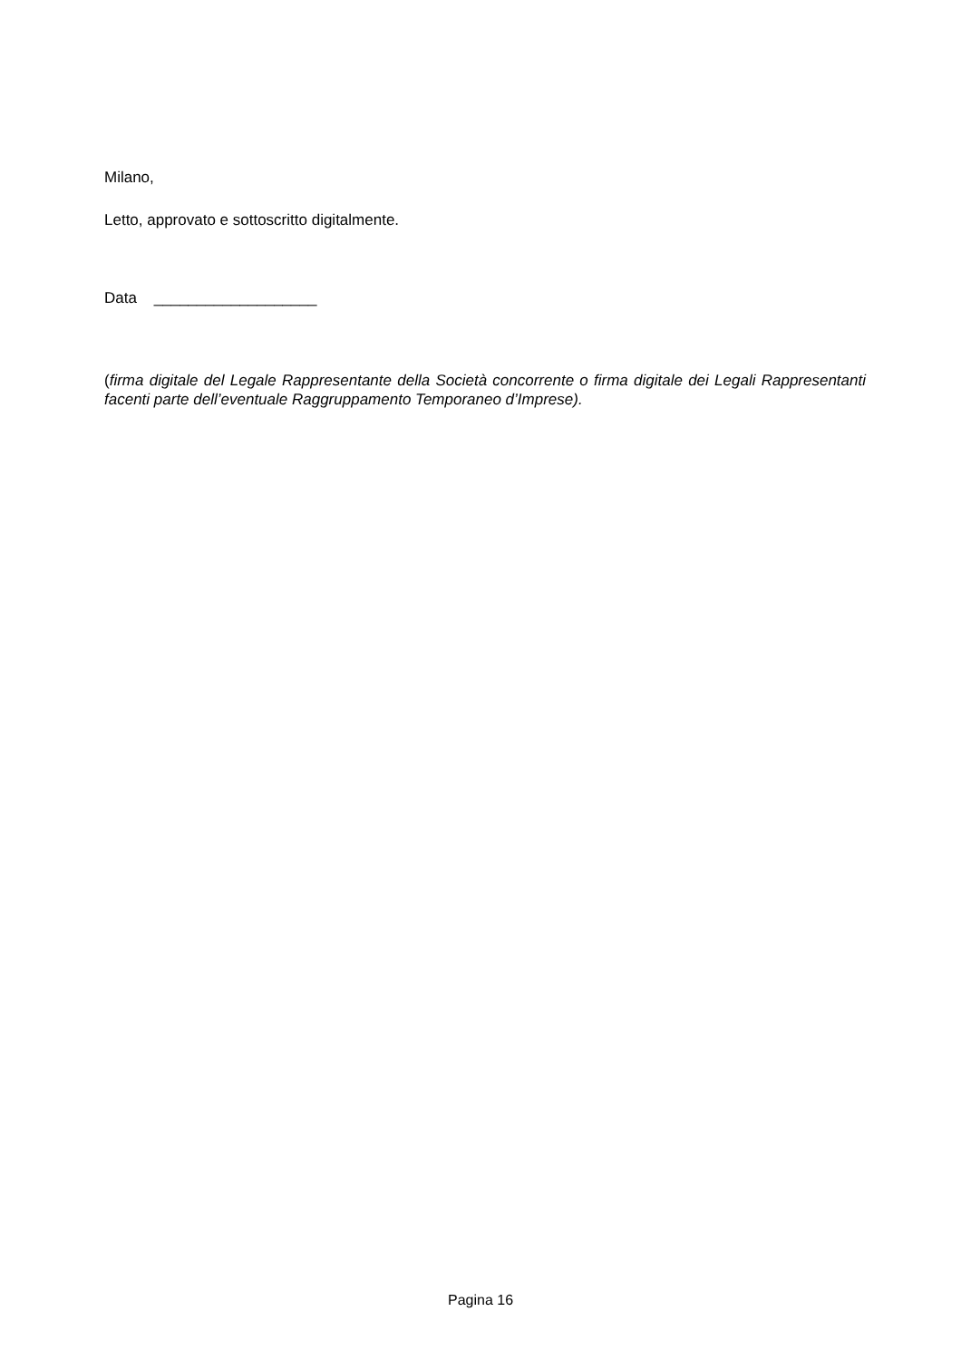Milano,
Letto, approvato e sottoscritto digitalmente.
Data ___________________
(firma digitale del Legale Rappresentante della Società concorrente o firma digitale dei Legali Rappresentanti facenti parte dell’eventuale Raggruppamento Temporaneo d’Imprese).
Pagina 16